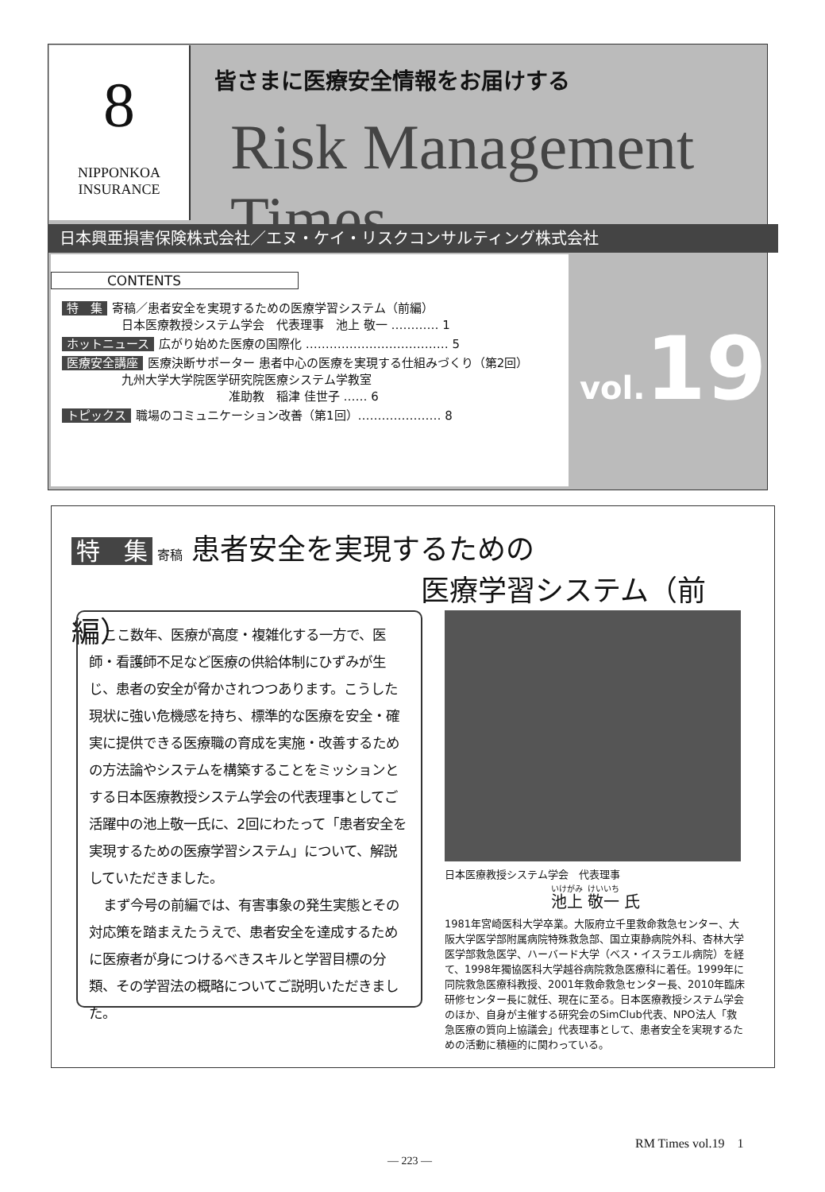8
NIPPONKOA
INSURANCE
皆さまに医療安全情報をお届けする
Risk Management Times
日本興亜損害保険株式会社／エヌ・ケイ・リスクコンサルティング株式会社
CONTENTS
特　集 寄稿／患者安全を実現するための医療学習システム（前編）
　　　　　日本医療教授システム学会　代表理事　池上 敬一 ………… 1
ホットニュース 広がり始めた医療の国際化 ……………………………… 5
医療安全講座 医療決断サポーター 患者中心の医療を実現する仕組みづくり（第2回）
　　　　　九州大学大学院医学研究院医療システム学教室
　　　　　　　　　　　　　　准助教　稲津 佳世子 …… 6
トピックス 職場のコミュニケーション改善（第1回）………………… 8
vol. 19
特　集 寄稿 患者安全を実現するための
医療学習システム（前編）
ここ数年、医療が高度・複雑化する一方で、医師・看護師不足など医療の供給体制にひずみが生じ、患者の安全が脅かされつつあります。こうした現状に強い危機感を持ち、標準的な医療を安全・確実に提供できる医療職の育成を実施・改善するための方法論やシステムを構築することをミッションとする日本医療教授システム学会の代表理事としてご活躍中の池上敬一氏に、2回にわたって「患者安全を実現するための医療学習システム」について、解説していただきました。
まず今号の前編では、有害事象の発生実態とその対応策を踏まえたうえで、患者安全を達成するために医療者が身につけるべきスキルと学習目標の分類、その学習法の概略についてご説明いただきました。
日本医療教授システム学会　代表理事
池上 敬一 氏
1981年宮崎医科大学卒業。大阪府立千里救命救急センター、大阪大学医学部附属病院特殊救急部、国立東静病院外科、杏林大学医学部救急医学、ハーバード大学（ベス・イスラエル病院）を経て、1998年獨協医科大学越谷病院救急医療科に着任。1999年に同院救急医療科教授、2001年救命救急センター長、2010年臨床研修センター長に就任、現在に至る。日本医療教授システム学会のほか、自身が主催する研究会のSimClub代表、NPO法人「救急医療の質向上協議会」代表理事として、患者安全を実現するための活動に積極的に関わっている。
RM Times vol.19　1
— 223 —